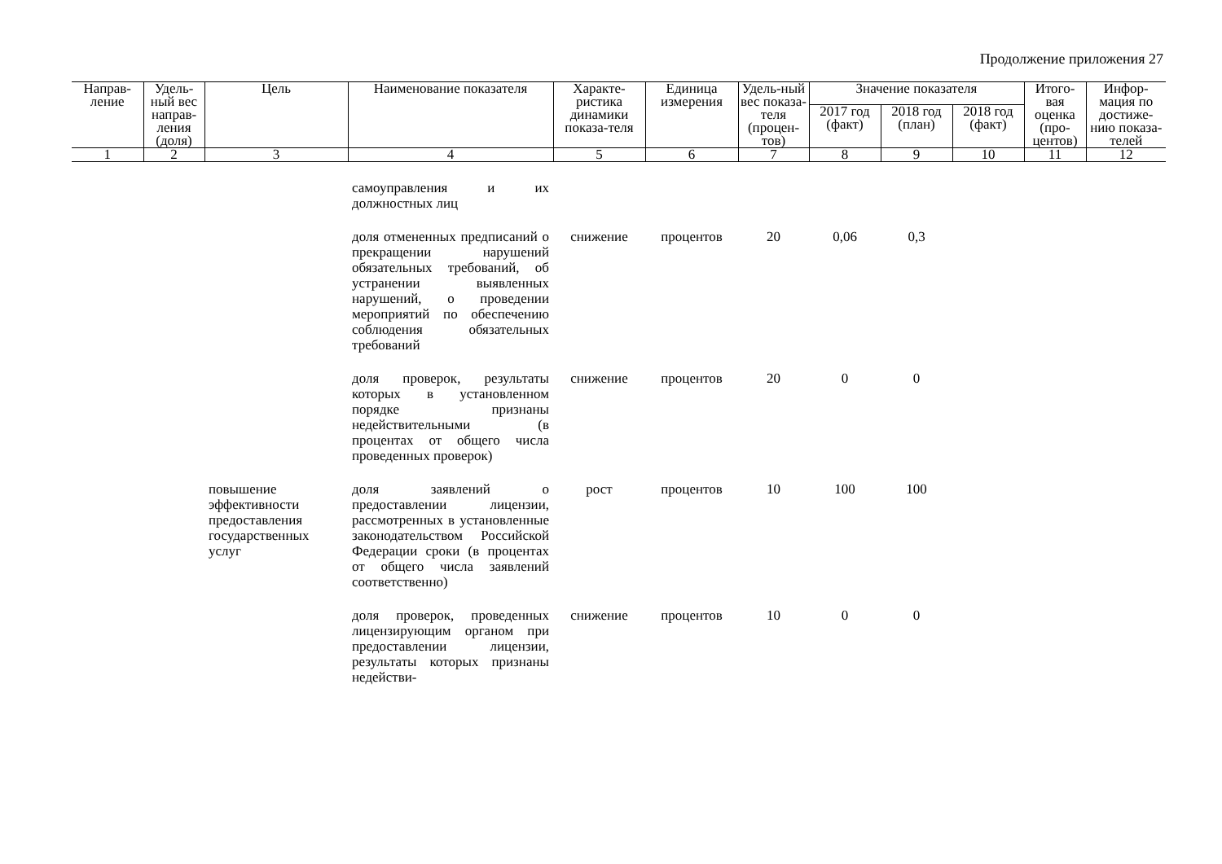Продолжение приложения 27
| Направ-ление | Удель-ный вес направ-ления (доля) | Цель | Наименование показателя | Характе-ристика динамики показа-теля | Единица измерения | Удель-ный вес показа-теля (процен-тов) | Значение показателя | | | Итого-вая оценка (про-центов) | Инфор-мация по достиже-нию показа-телей |
| --- | --- | --- | --- | --- | --- | --- | --- | --- | --- | --- | --- |
| | | | | | | | 2017 год (факт) | 2018 год (план) | 2018 год (факт) | | |
| 1 | 2 | 3 | 4 | 5 | 6 | 7 | 8 | 9 | 10 | 11 | 12 |
| | | | самоуправления и их должностных лиц | | | | | | | | |
| | | | доля отмененных предписаний о прекращении нарушений обязательных требований, об устранении выявленных нарушений, о проведении мероприятий по обеспечению соблюдения обязательных требований | снижение | процентов | 20 | 0,06 | 0,3 | | | |
| | | | доля проверок, результаты которых в установленном порядке признаны недействительными (в процентах от общего числа проведенных проверок) | снижение | процентов | 20 | 0 | 0 | | | |
| | | повышение эффективности предоставления государственных услуг | доля заявлений о предоставлении лицензии, рассмотренных в установленные законодательством Российской Федерации сроки (в процентах от общего числа заявлений соответственно) | рост | процентов | 10 | 100 | 100 | | | |
| | | | доля проверок, проведенных лицензирующим органом при предоставлении лицензии, результаты которых признаны недействи- | снижение | процентов | 10 | 0 | 0 | | | |